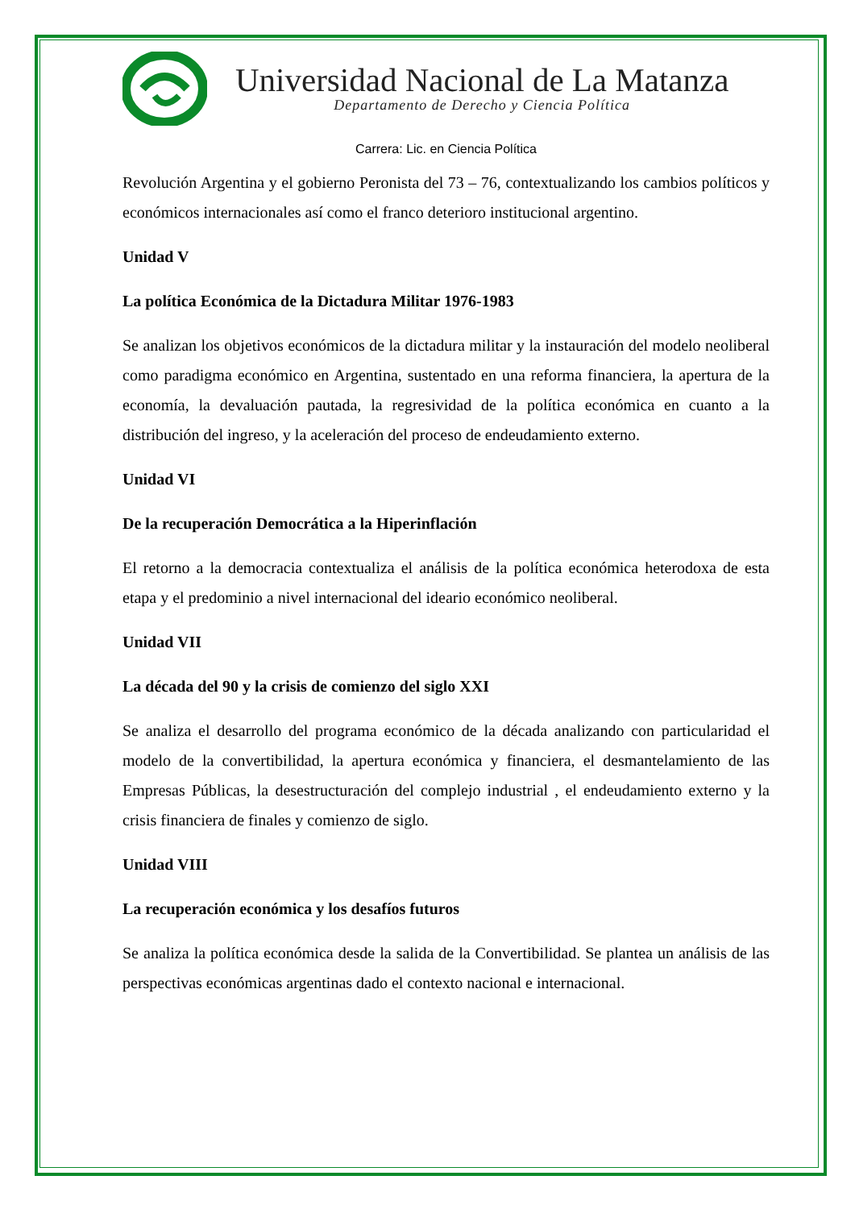Universidad Nacional de La Matanza
Departamento de Derecho y Ciencia Política
Carrera: Lic. en Ciencia Política
Revolución Argentina y el gobierno Peronista del 73 – 76, contextualizando los cambios políticos y económicos internacionales así como el franco deterioro institucional argentino.
Unidad V
La política Económica de la Dictadura Militar 1976-1983
Se analizan los objetivos económicos de la dictadura militar y la instauración del modelo neoliberal como paradigma económico en Argentina, sustentado en una reforma financiera, la apertura de la economía, la devaluación pautada, la regresividad de la política económica en cuanto a la distribución del ingreso, y la aceleración del proceso de endeudamiento externo.
Unidad VI
De la recuperación Democrática a la Hiperinflación
El retorno a la democracia contextualiza el análisis de la política económica heterodoxa de esta etapa y el predominio a nivel internacional del ideario económico neoliberal.
Unidad VII
La década del 90 y la crisis de comienzo del siglo XXI
Se analiza el desarrollo del programa económico de la década analizando con particularidad el modelo de la convertibilidad, la apertura económica y financiera, el desmantelamiento de las Empresas Públicas, la desestructuración del complejo industrial , el endeudamiento externo y la crisis financiera de finales y comienzo de siglo.
Unidad VIII
La recuperación económica y los desafíos futuros
Se analiza la política económica desde la salida de la Convertibilidad. Se plantea un análisis de las perspectivas económicas argentinas dado el contexto nacional e internacional.